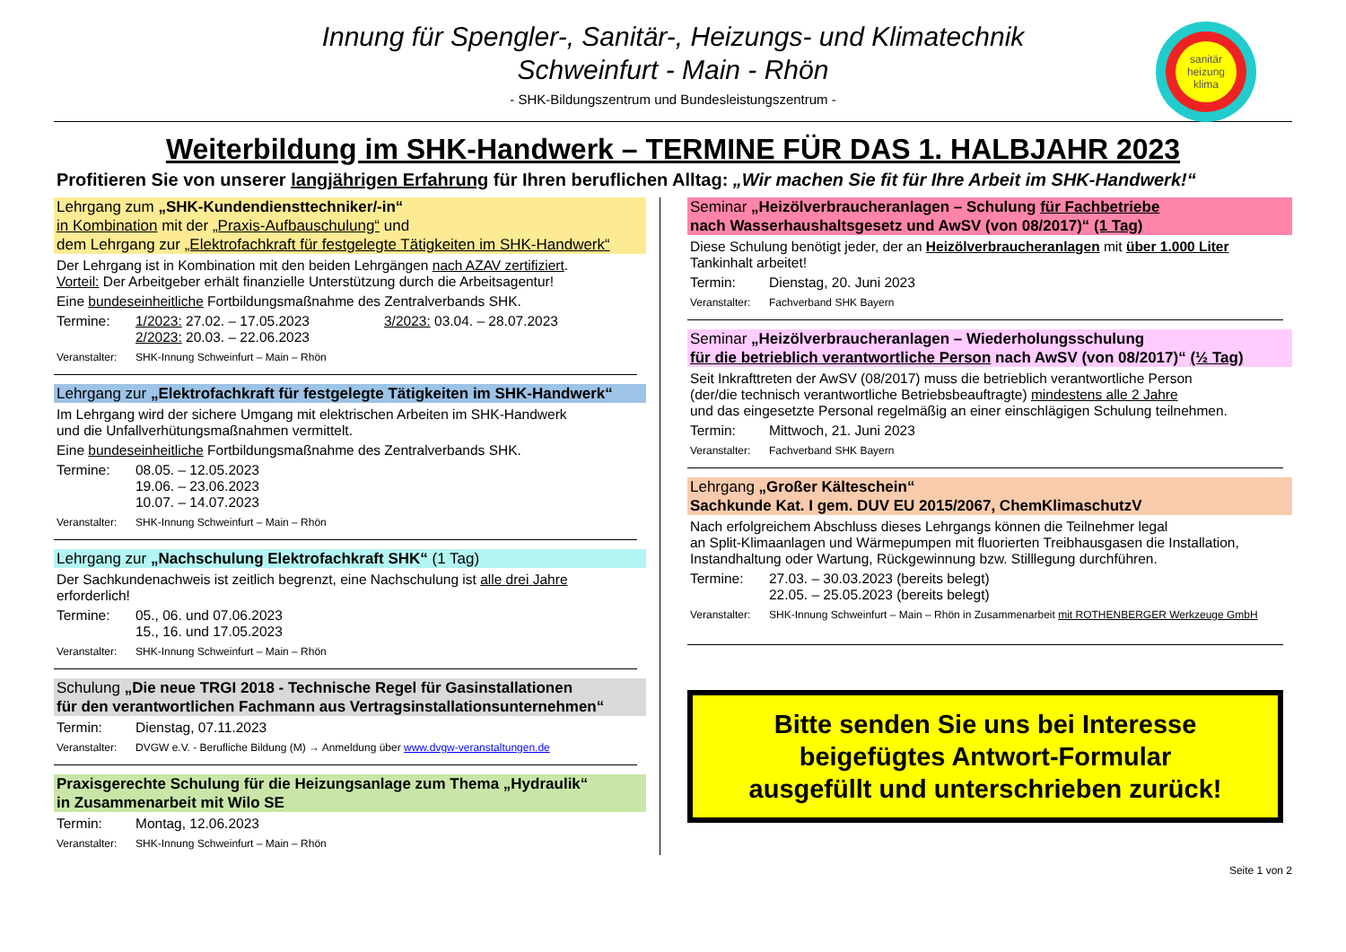sanitär heizung klima
Innung für Spengler-, Sanitär-, Heizungs- und Klimatechnik
Schweinfurt - Main - Rhön
- SHK-Bildungszentrum und Bundesleistungszentrum -
Weiterbildung im SHK-Handwerk – TERMINE FÜR DAS 1. HALBJAHR 2023
Profitieren Sie von unserer langjährigen Erfahrung für Ihren beruflichen Alltag: „Wir machen Sie fit für Ihre Arbeit im SHK-Handwerk!“
Lehrgang zum „SHK-Kundendiensttechniker/-in“
in Kombination mit der „Praxis-Aufbauschulung“ und
dem Lehrgang zur „Elektrofachkraft für festgelegte Tätigkeiten im SHK-Handwerk“
Der Lehrgang ist in Kombination mit den beiden Lehrgängen nach AZAV zertifiziert.
Vorteil: Der Arbeitgeber erhält finanzielle Unterstützung durch die Arbeitsagentur!
Eine bundeseinheitliche Fortbildungsmaßnahme des Zentralverbands SHK.
Termine: 1/2023: 27.02. – 17.05.2023
2/2023: 20.03. – 22.06.2023 3/2023: 03.04. – 28.07.2023
Veranstalter: SHK-Innung Schweinfurt – Main – Rhön
Lehrgang zur „Elektrofachkraft für festgelegte Tätigkeiten im SHK-Handwerk“
Im Lehrgang wird der sichere Umgang mit elektrischen Arbeiten im SHK-Handwerk
und die Unfallverhütungsmaßnahmen vermittelt.
Eine bundeseinheitliche Fortbildungsmaßnahme des Zentralverbands SHK.
Termine: 08.05. – 12.05.2023
19.06. – 23.06.2023
10.07. – 14.07.2023
Veranstalter: SHK-Innung Schweinfurt – Main – Rhön
Lehrgang zur „Nachschulung Elektrofachkraft SHK“ (1 Tag)
Der Sachkundenachweis ist zeitlich begrenzt, eine Nachschulung ist alle drei Jahre
erforderlich!
Termine: 05., 06. und 07.06.2023
15., 16. und 17.05.2023
Veranstalter: SHK-Innung Schweinfurt – Main – Rhön
Schulung „Die neue TRGI 2018 - Technische Regel für Gasinstallationen
für den verantwortlichen Fachmann aus Vertragsinstallationsunternehmen“
Termin: Dienstag, 07.11.2023
Veranstalter: DVGW e.V. - Berufliche Bildung (M) → Anmeldung über www.dvgw-veranstaltungen.de
Praxisgerechte Schulung für die Heizungsanlage zum Thema „Hydraulik“
in Zusammenarbeit mit Wilo SE
Termin: Montag, 12.06.2023
Veranstalter: SHK-Innung Schweinfurt – Main – Rhön
Seminar „Heizölverbraucheranlagen – Schulung für Fachbetriebe
nach Wasserhaushaltsgesetz und AwSV (von 08/2017)“ (1 Tag)
Diese Schulung benötigt jeder, der an Heizölverbraucheranlagen mit über 1.000 Liter
Tankinhalt arbeitet!
Termin: Dienstag, 20. Juni 2023
Veranstalter: Fachverband SHK Bayern
Seminar „Heizölverbraucheranlagen – Wiederholungsschulung
für die betrieblich verantwortliche Person nach AwSV (von 08/2017)“ (½ Tag)
Seit Inkrafttreten der AwSV (08/2017) muss die betrieblich verantwortliche Person
(der/die technisch verantwortliche Betriebsbeauftragte) mindestens alle 2 Jahre
und das eingesetzte Personal regelmäßig an einer einschlägigen Schulung teilnehmen.
Termin: Mittwoch, 21. Juni 2023
Veranstalter: Fachverband SHK Bayern
Lehrgang „Großer Kälteschein“
Sachkunde Kat. I gem. DUV EU 2015/2067, ChemKlimaschutzV
Nach erfolgreichem Abschluss dieses Lehrgangs können die Teilnehmer legal
an Split-Klimaanlagen und Wärmepumpen mit fluorierten Treibhausgasen die Installation,
Instandhaltung oder Wartung, Rückgewinnung bzw. Stilllegung durchführen.
Termine: 27.03. – 30.03.2023 (bereits belegt)
22.05. – 25.05.2023 (bereits belegt)
Veranstalter: SHK-Innung Schweinfurt – Main – Rhön in Zusammenarbeit mit ROTHENBERGER Werkzeuge GmbH
Bitte senden Sie uns bei Interesse
beigefügtes Antwort-Formular
ausgefüllt und unterschrieben zurück!
Seite 1 von 2